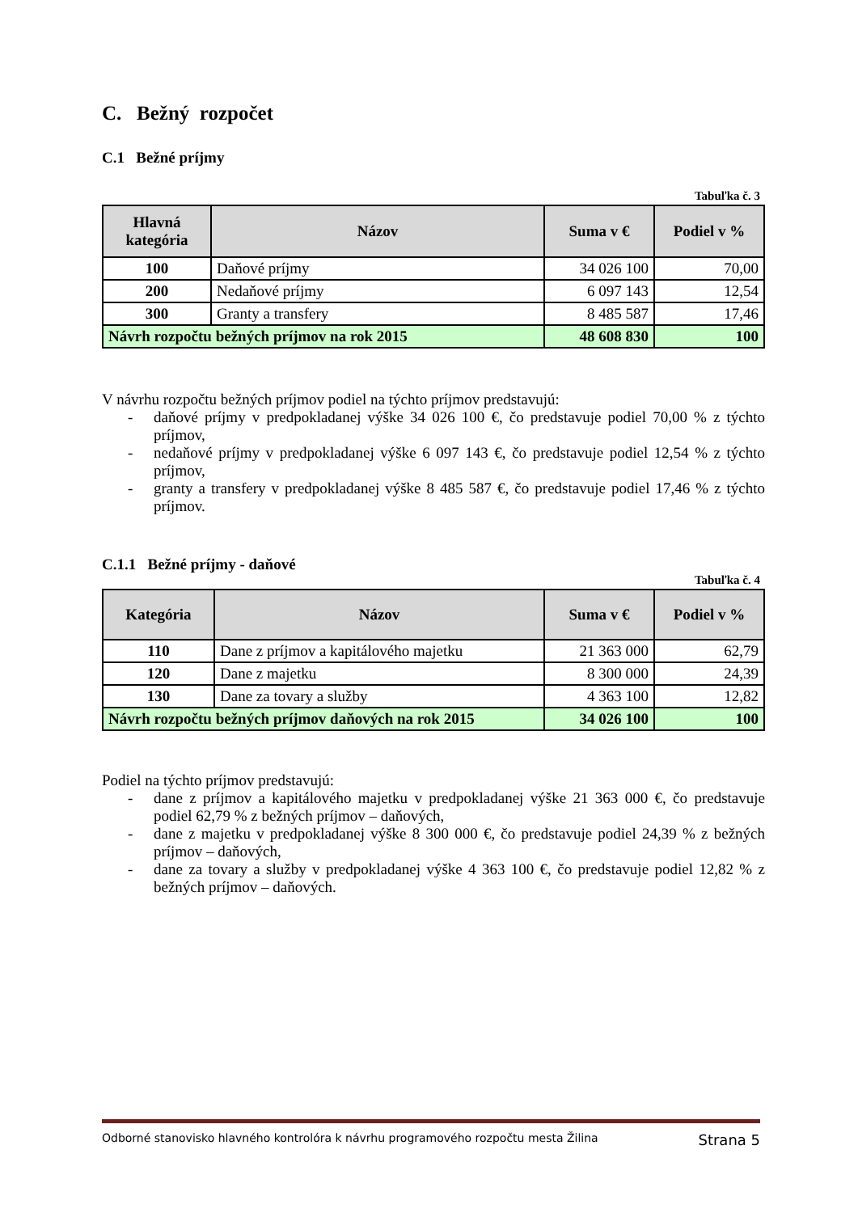C. Bežný rozpočet
C.1 Bežné príjmy
Tabuľka č. 3
| Hlavná kategória | Názov | Suma v € | Podiel v % |
| --- | --- | --- | --- |
| 100 | Daňové príjmy | 34 026 100 | 70,00 |
| 200 | Nedaňové príjmy | 6 097 143 | 12,54 |
| 300 | Granty a transfery | 8 485 587 | 17,46 |
| Návrh rozpočtu bežných príjmov na rok 2015 | | 48 608 830 | 100 |
V návrhu rozpočtu bežných príjmov podiel na týchto príjmov predstavujú:
- daňové príjmy v predpokladanej výške 34 026 100 €, čo predstavuje podiel 70,00 % z týchto príjmov,
- nedaňové príjmy v predpokladanej výške 6 097 143 €, čo predstavuje podiel 12,54 % z týchto príjmov,
- granty a transfery v predpokladanej výške 8 485 587 €, čo predstavuje podiel 17,46 % z týchto príjmov.
C.1.1 Bežné príjmy - daňové
Tabuľka č. 4
| Kategória | Názov | Suma v € | Podiel v % |
| --- | --- | --- | --- |
| 110 | Dane z príjmov a kapitálového majetku | 21 363 000 | 62,79 |
| 120 | Dane z majetku | 8 300 000 | 24,39 |
| 130 | Dane za tovary a služby | 4 363 100 | 12,82 |
| Návrh rozpočtu bežných príjmov daňových na rok 2015 | | 34 026 100 | 100 |
Podiel na týchto príjmov predstavujú:
- dane z príjmov a kapitálového majetku v predpokladanej výške 21 363 000 €, čo predstavuje podiel 62,79 % z bežných príjmov – daňových,
- dane z majetku v predpokladanej výške 8 300 000 €, čo predstavuje podiel 24,39 % z bežných príjmov – daňových,
- dane za tovary a služby v predpokladanej výške 4 363 100 €, čo predstavuje podiel 12,82 % z bežných príjmov – daňových.
Odborné stanovisko hlavného kontrolóra k návrhu programového rozpočtu mesta Žilina Strana 5